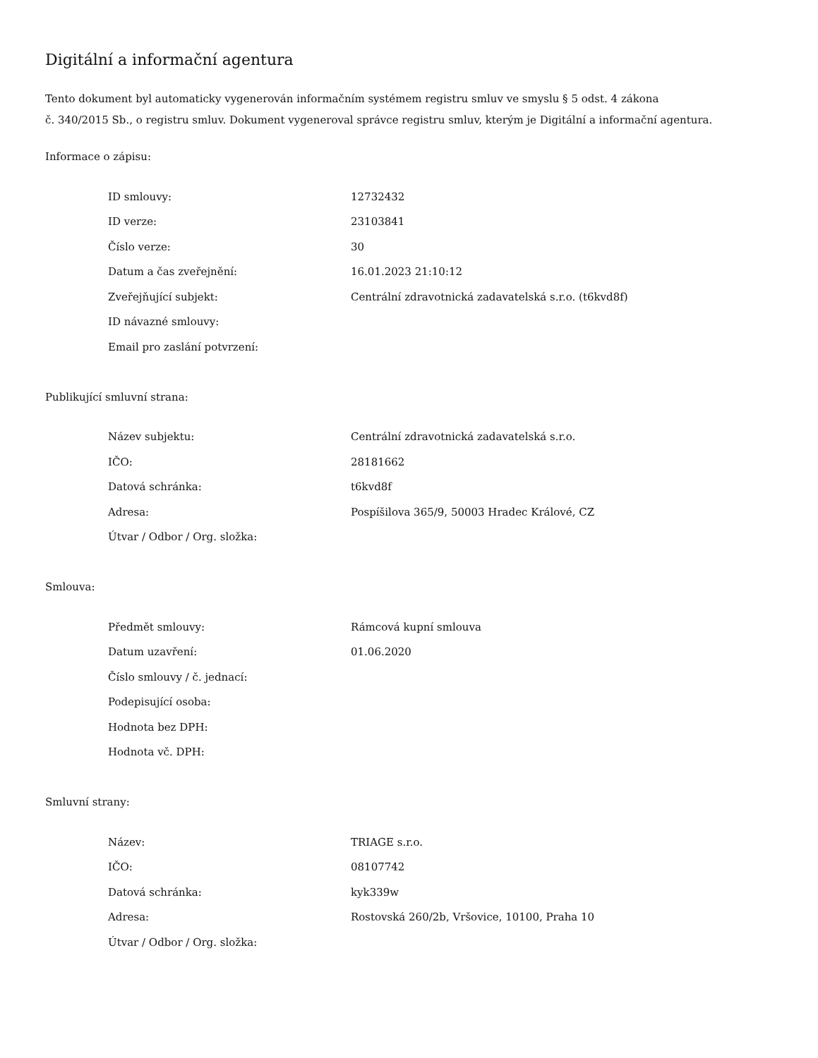Digitální a informační agentura
Tento dokument byl automaticky vygenerován informačním systémem registru smluv ve smyslu § 5 odst. 4 zákona
č. 340/2015 Sb., o registru smluv. Dokument vygeneroval správce registru smluv, kterým je Digitální a informační agentura.
Informace o zápisu:
| ID smlouvy: | 12732432 |
| ID verze: | 23103841 |
| Číslo verze: | 30 |
| Datum a čas zveřejnění: | 16.01.2023 21:10:12 |
| Zveřejňující subjekt: | Centrální zdravotnická zadavatelská s.r.o. (t6kvd8f) |
| ID návazné smlouvy: | |
| Email pro zaslání potvrzení: | |
Publikující smluvní strana:
| Název subjektu: | Centrální zdravotnická zadavatelská s.r.o. |
| IČO: | 28181662 |
| Datová schránka: | t6kvd8f |
| Adresa: | Pospíšilova 365/9, 50003 Hradec Králové, CZ |
| Útvar / Odbor / Org. složka: | |
Smlouva:
| Předmět smlouvy: | Rámcová kupní smlouva |
| Datum uzavření: | 01.06.2020 |
| Číslo smlouvy / č. jednací: | |
| Podepisující osoba: | |
| Hodnota bez DPH: | |
| Hodnota vč. DPH: | |
Smluvní strany:
| Název: | TRIAGE s.r.o. |
| IČO: | 08107742 |
| Datová schránka: | kyk339w |
| Adresa: | Rostovská 260/2b, Vršovice, 10100, Praha 10 |
| Útvar / Odbor / Org. složka: | |